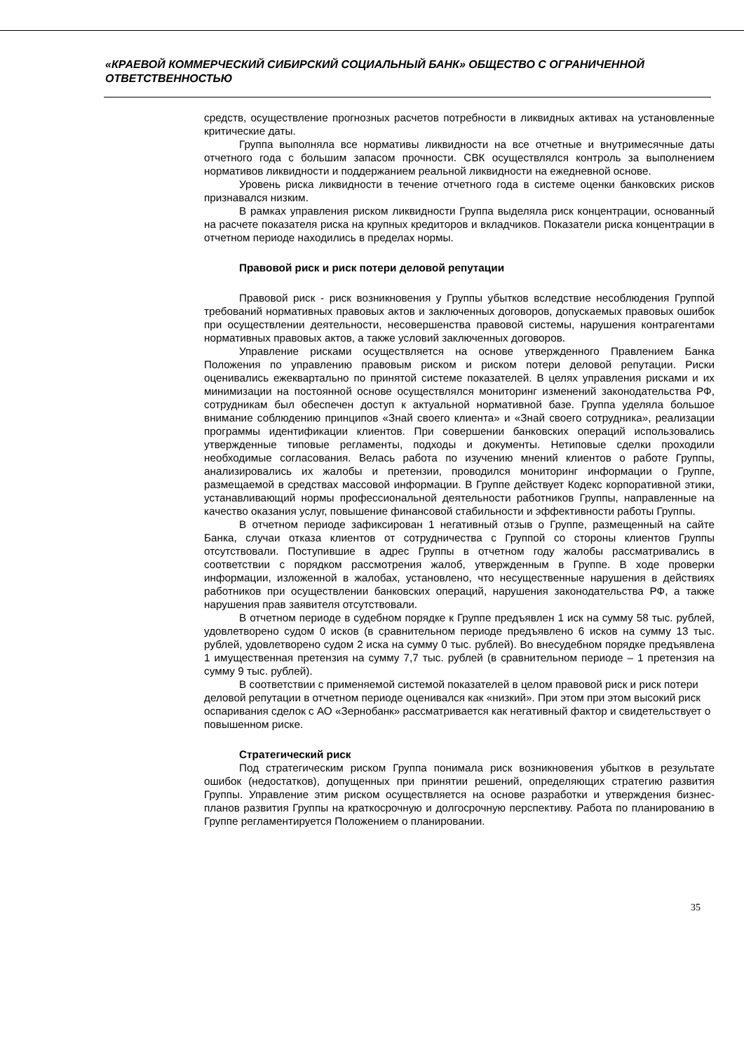«КРАЕВОЙ КОММЕРЧЕСКИЙ СИБИРСКИЙ СОЦИАЛЬНЫЙ БАНК» ОБЩЕСТВО С ОГРАНИЧЕННОЙ ОТВЕТСТВЕННОСТЬЮ
средств, осуществление прогнозных расчетов потребности в ликвидных активах на установленные критические даты.
Группа выполняла все нормативы ликвидности на все отчетные и внутримесячные даты отчетного года с большим запасом прочности. СВК осуществлялся контроль за выполнением нормативов ликвидности и поддержанием реальной ликвидности на ежедневной основе.
Уровень риска ликвидности в течение отчетного года в системе оценки банковских рисков признавался низким.
В рамках управления риском ликвидности Группа выделяла риск концентрации, основанный на расчете показателя риска на крупных кредиторов и вкладчиков. Показатели риска концентрации в отчетном периоде находились в пределах нормы.
Правовой риск и риск потери деловой репутации
Правовой риск - риск возникновения у Группы убытков вследствие несоблюдения Группой требований нормативных правовых актов и заключенных договоров, допускаемых правовых ошибок при осуществлении деятельности, несовершенства правовой системы, нарушения контрагентами нормативных правовых актов, а также условий заключенных договоров.
Управление рисками осуществляется на основе утвержденного Правлением Банка Положения по управлению правовым риском и риском потери деловой репутации. Риски оценивались ежеквартально по принятой системе показателей. В целях управления рисками и их минимизации на постоянной основе осуществлялся мониторинг изменений законодательства РФ, сотрудникам был обеспечен доступ к актуальной нормативной базе. Группа уделяла большое внимание соблюдению принципов «Знай своего клиента» и «Знай своего сотрудника», реализации программы идентификации клиентов. При совершении банковских операций использовались утвержденные типовые регламенты, подходы и документы. Нетиповые сделки проходили необходимые согласования. Велась работа по изучению мнений клиентов о работе Группы, анализировались их жалобы и претензии, проводился мониторинг информации о Группе, размещаемой в средствах массовой информации. В Группе действует Кодекс корпоративной этики, устанавливающий нормы профессиональной деятельности работников Группы, направленные на качество оказания услуг, повышение финансовой стабильности и эффективности работы Группы.
В отчетном периоде зафиксирован 1 негативный отзыв о Группе, размещенный на сайте Банка, случаи отказа клиентов от сотрудничества с Группой со стороны клиентов Группы отсутствовали. Поступившие в адрес Группы в отчетном году жалобы рассматривались в соответствии с порядком рассмотрения жалоб, утвержденным в Группе. В ходе проверки информации, изложенной в жалобах, установлено, что несущественные нарушения в действиях работников при осуществлении банковских операций, нарушения законодательства РФ, а также нарушения прав заявителя отсутствовали.
В отчетном периоде в судебном порядке к Группе предъявлен 1 иск на сумму 58 тыс. рублей, удовлетворено судом 0 исков (в сравнительном периоде предъявлено 6 исков на сумму 13 тыс. рублей, удовлетворено судом 2 иска на сумму 0 тыс. рублей). Во внесудебном порядке предъявлена 1 имущественная претензия на сумму 7,7 тыс. рублей (в сравнительном периоде – 1 претензия на сумму 9 тыс. рублей).
В соответствии с применяемой системой показателей в целом правовой риск и риск потери деловой репутации в отчетном периоде оценивался как «низкий». При этом при этом высокий риск оспаривания сделок с АО «Зернобанк» рассматривается как негативный фактор и свидетельствует о повышенном риске.
Стратегический риск
Под стратегическим риском Группа понимала риск возникновения убытков в результате ошибок (недостатков), допущенных при принятии решений, определяющих стратегию развития Группы. Управление этим риском осуществляется на основе разработки и утверждения бизнес-планов развития Группы на краткосрочную и долгосрочную перспективу. Работа по планированию в Группе регламентируется Положением о планировании.
35